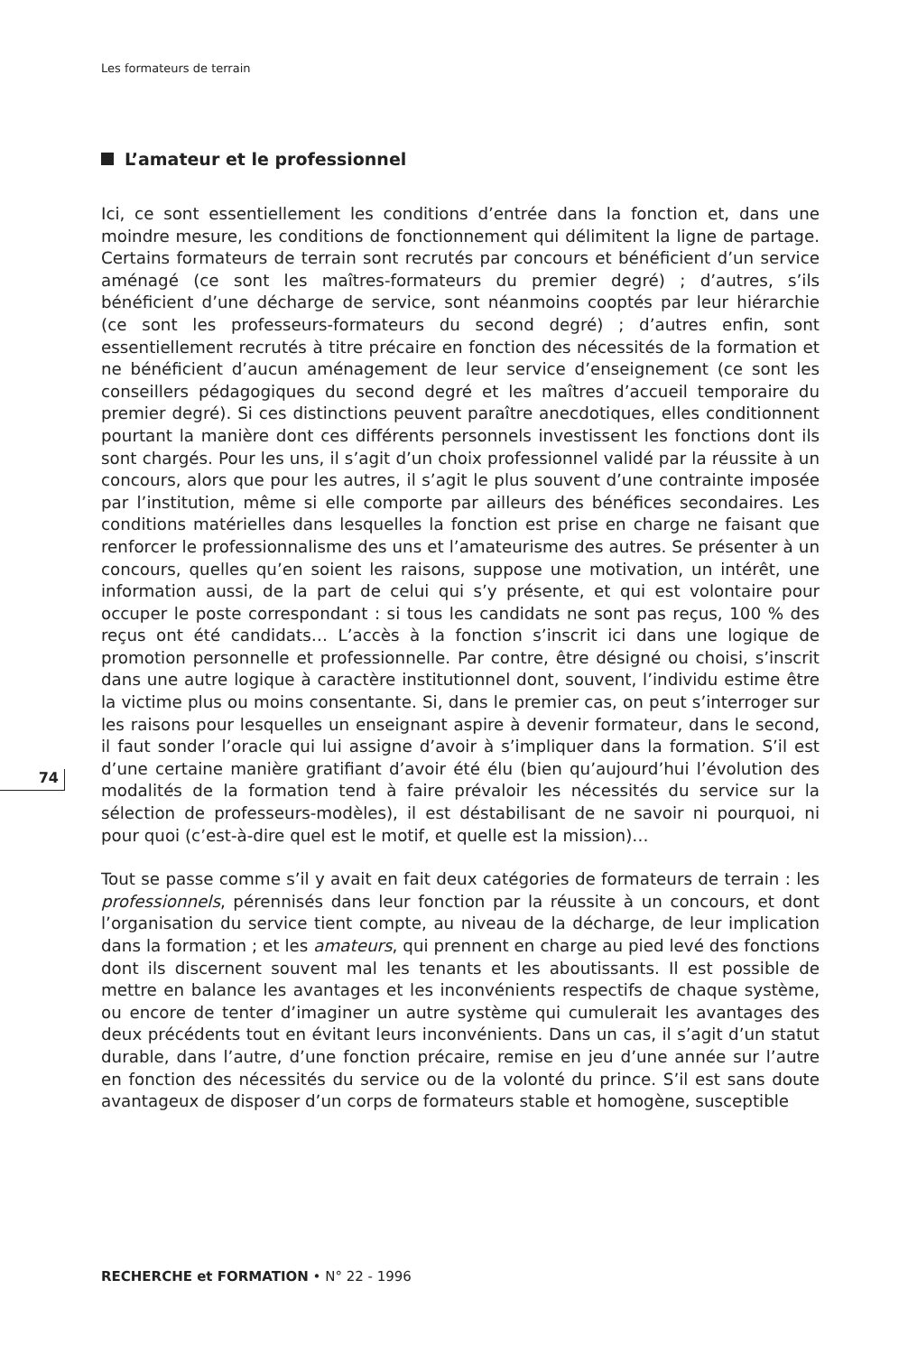Les formateurs de terrain
74
L’amateur et le professionnel
Ici, ce sont essentiellement les conditions d’entrée dans la fonction et, dans une moindre mesure, les conditions de fonctionnement qui délimitent la ligne de partage. Certains formateurs de terrain sont recrutés par concours et bénéficient d’un service aménagé (ce sont les maîtres-formateurs du premier degré) ; d’autres, s’ils bénéficient d’une décharge de service, sont néanmoins cooptés par leur hiérarchie (ce sont les professeurs-formateurs du second degré) ; d’autres enfin, sont essentiellement recrutés à titre précaire en fonction des nécessités de la formation et ne bénéficient d’aucun aménagement de leur service d’enseignement (ce sont les conseillers pédagogiques du second degré et les maîtres d’accueil temporaire du premier degré). Si ces distinctions peuvent paraître anecdotiques, elles conditionnent pourtant la manière dont ces différents personnels investissent les fonctions dont ils sont chargés. Pour les uns, il s’agit d’un choix professionnel validé par la réussite à un concours, alors que pour les autres, il s’agit le plus souvent d’une contrainte imposée par l’institution, même si elle comporte par ailleurs des bénéfices secondaires. Les conditions matérielles dans lesquelles la fonction est prise en charge ne faisant que renforcer le professionnalisme des uns et l’amateurisme des autres. Se présenter à un concours, quelles qu’en soient les raisons, suppose une motivation, un intérêt, une information aussi, de la part de celui qui s’y présente, et qui est volontaire pour occuper le poste correspondant : si tous les candidats ne sont pas reçus, 100 % des reçus ont été candidats… L’accès à la fonction s’inscrit ici dans une logique de promotion personnelle et professionnelle. Par contre, être désigné ou choisi, s’inscrit dans une autre logique à caractère institutionnel dont, souvent, l’individu estime être la victime plus ou moins consentante. Si, dans le premier cas, on peut s’interroger sur les raisons pour lesquelles un enseignant aspire à devenir formateur, dans le second, il faut sonder l’oracle qui lui assigne d’avoir à s’impliquer dans la formation. S’il est d’une certaine manière gratifiant d’avoir été élu (bien qu’aujourd’hui l’évolution des modalités de la formation tend à faire prévaloir les nécessités du service sur la sélection de professeurs-modèles), il est déstabilisant de ne savoir ni pourquoi, ni pour quoi (c’est-à-dire quel est le motif, et quelle est la mission)…
Tout se passe comme s’il y avait en fait deux catégories de formateurs de terrain : les professionnels, pérennisés dans leur fonction par la réussite à un concours, et dont l’organisation du service tient compte, au niveau de la décharge, de leur implication dans la formation ; et les amateurs, qui prennent en charge au pied levé des fonctions dont ils discernent souvent mal les tenants et les aboutissants. Il est possible de mettre en balance les avantages et les inconvénients respectifs de chaque système, ou encore de tenter d’imaginer un autre système qui cumulerait les avantages des deux précédents tout en évitant leurs inconvénients. Dans un cas, il s’agit d’un statut durable, dans l’autre, d’une fonction précaire, remise en jeu d’une année sur l’autre en fonction des nécessités du service ou de la volonté du prince. S’il est sans doute avantageux de disposer d’un corps de formateurs stable et homogène, susceptible
RECHERCHE et FORMATION • N° 22 - 1996